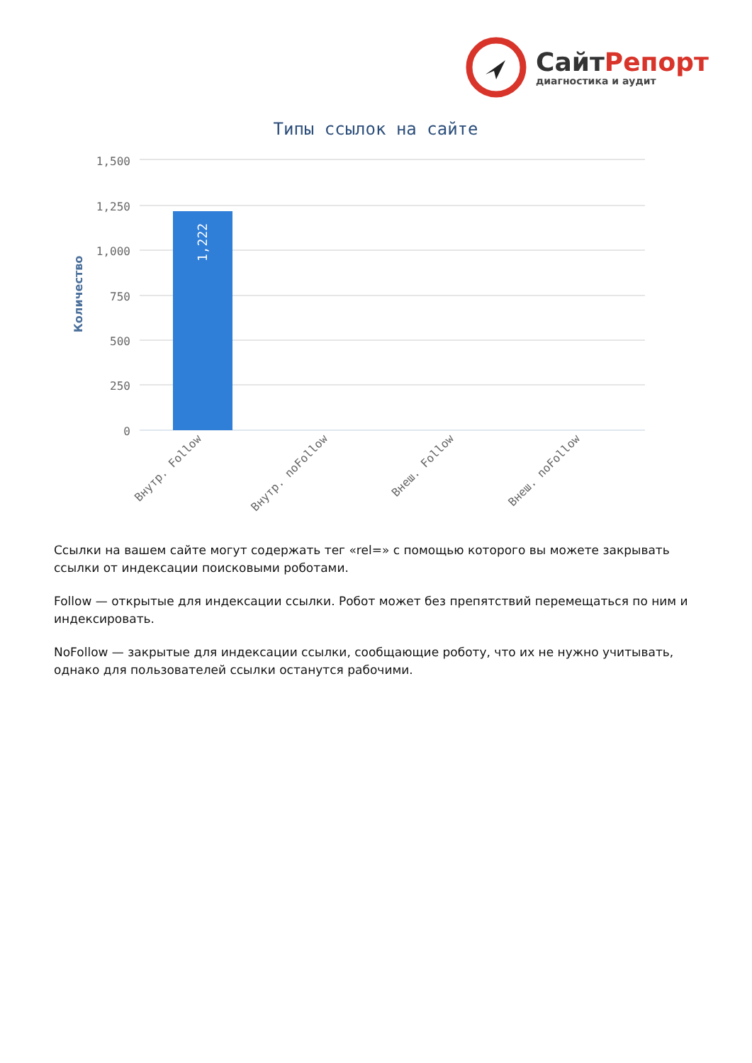СайтРепорт
диагностика и аудит
Типы ссылок на сайте
1,500
1,250
1,000
750
500
250
0
Количество
1,222
Внутр. Follow
Внутр. noFollow
Внеш. Follow
Внеш. noFollow
Ссылки на вашем сайте могут содержать тег «rel=» с помощью которого вы можете закрывать ссылки от индексации поисковыми роботами.
Follow — открытые для индексации ссылки. Робот может без препятствий перемещаться по ним и индексировать.
NoFollow — закрытые для индексации ссылки, сообщающие роботу, что их не нужно учитывать, однако для пользователей ссылки останутся рабочими.